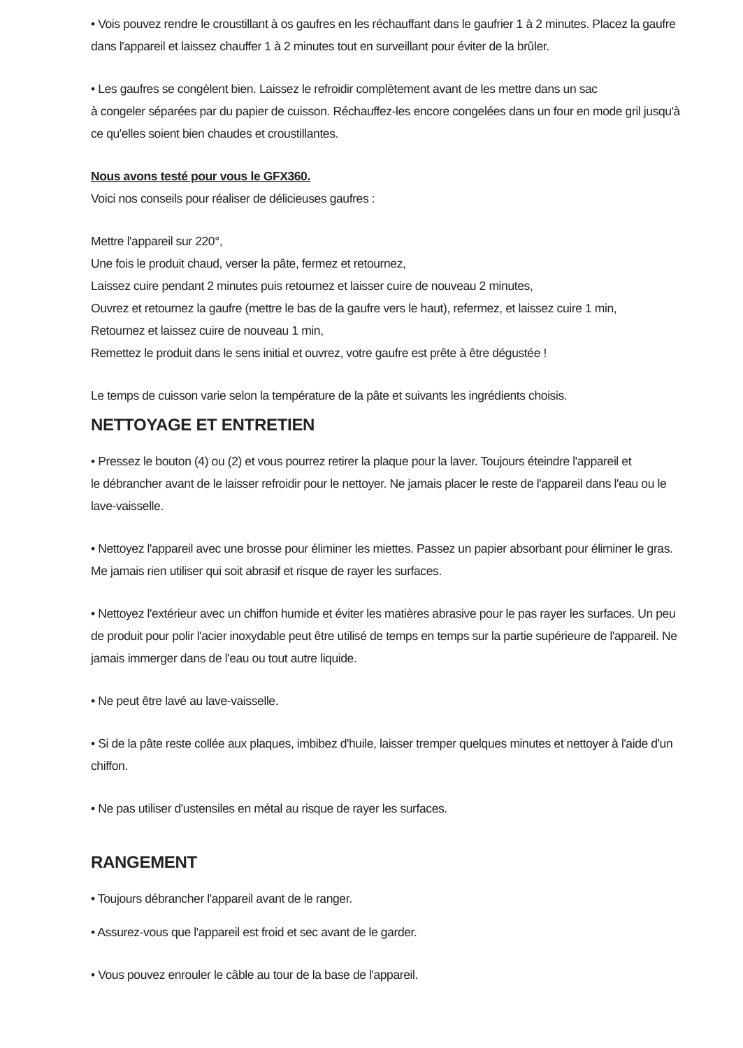• Vois pouvez rendre le croustillant à os gaufres en les réchauffant dans le gaufrier 1 à 2 minutes. Placez la gaufre dans l'appareil et laissez chauffer 1 à 2 minutes tout en surveillant pour éviter de la brûler.
• Les gaufres se congèlent bien. Laissez le refroidir complètement avant de les mettre dans un sac
à congeler séparées par du papier de cuisson. Réchauffez-les encore congelées dans un four en mode gril jusqu'à ce qu'elles soient bien chaudes et croustillantes.
Nous avons testé pour vous le GFX360.
Voici nos conseils pour réaliser de délicieuses gaufres :
Mettre l'appareil sur 220°,
Une fois le produit chaud, verser la pâte, fermez et retournez,
Laissez cuire pendant 2 minutes puis retournez et laisser cuire de nouveau 2 minutes,
Ouvrez et retournez la gaufre (mettre le bas de la gaufre vers le haut), refermez, et laissez cuire 1 min,
Retournez et laissez cuire de nouveau 1 min,
Remettez le produit dans le sens initial et ouvrez, votre gaufre est prête à être dégustée !
Le temps de cuisson varie selon la température de la pâte et suivants les ingrédients choisis.
NETTOYAGE ET ENTRETIEN
• Pressez le bouton (4) ou (2) et vous pourrez retirer la plaque pour la laver. Toujours éteindre l'appareil et
le débrancher avant de le laisser refroidir pour le nettoyer. Ne jamais placer le reste de l'appareil dans l'eau ou le lave-vaisselle.
• Nettoyez l'appareil avec une brosse pour éliminer les miettes. Passez un papier absorbant pour éliminer le gras. Me jamais rien utiliser qui soit abrasif et risque de rayer les surfaces.
• Nettoyez l'extérieur avec un chiffon humide et éviter les matières abrasive pour le pas rayer les surfaces. Un peu de produit pour polir l'acier inoxydable peut être utilisé de temps en temps sur la partie supérieure de l'appareil. Ne jamais immerger dans de l'eau ou tout autre liquide.
• Ne peut être lavé au lave-vaisselle.
• Si de la pâte reste collée aux plaques, imbibez d'huile, laisser tremper quelques minutes et nettoyer à l'aide d'un chiffon.
• Ne pas utiliser d'ustensiles en métal au risque de rayer les surfaces.
RANGEMENT
• Toujours débrancher l'appareil avant de le ranger.
• Assurez-vous que l'appareil est froid et sec avant de le garder.
• Vous pouvez enrouler le câble au tour de la base de l'appareil.